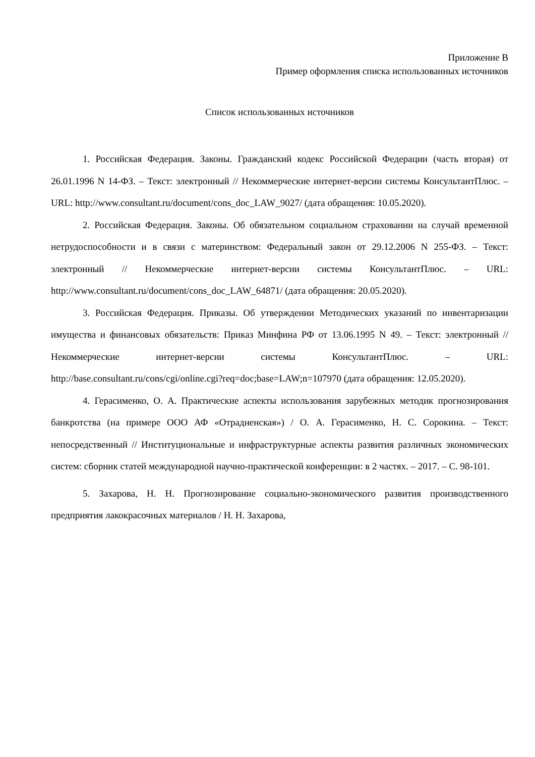Приложение В
Пример оформления списка использованных источников
Список использованных источников
1. Российская Федерация. Законы. Гражданский кодекс Российской Федерации (часть вторая) от 26.01.1996 N 14-ФЗ. – Текст: электронный // Некоммерческие интернет-версии системы КонсультантПлюс. – URL: http://www.consultant.ru/document/cons_doc_LAW_9027/ (дата обращения: 10.05.2020).
2. Российская Федерация. Законы. Об обязательном социальном страховании на случай временной нетрудоспособности и в связи с материнством: Федеральный закон от 29.12.2006 N 255-ФЗ. – Текст: электронный // Некоммерческие интернет-версии системы КонсультантПлюс. – URL: http://www.consultant.ru/document/cons_doc_LAW_64871/ (дата обращения: 20.05.2020).
3. Российская Федерация. Приказы. Об утверждении Методических указаний по инвентаризации имущества и финансовых обязательств: Приказ Минфина РФ от 13.06.1995 N 49. – Текст: электронный // Некоммерческие интернет-версии системы КонсультантПлюс. – URL: http://base.consultant.ru/cons/cgi/online.cgi?req=doc;base=LAW;n=107970 (дата обращения: 12.05.2020).
4. Герасименко, О. А. Практические аспекты использования зарубежных методик прогнозирования банкротства (на примере ООО АФ «Отрадненская») / О. А. Герасименко, Н. С. Сорокина. – Текст: непосредственный // Институциональные и инфраструктурные аспекты развития различных экономических систем: сборник статей международной научно-практической конференции: в 2 частях. – 2017. – С. 98-101.
5. Захарова, Н. Н. Прогнозирование социально-экономического развития производственного предприятия лакокрасочных материалов / Н. Н. Захарова,